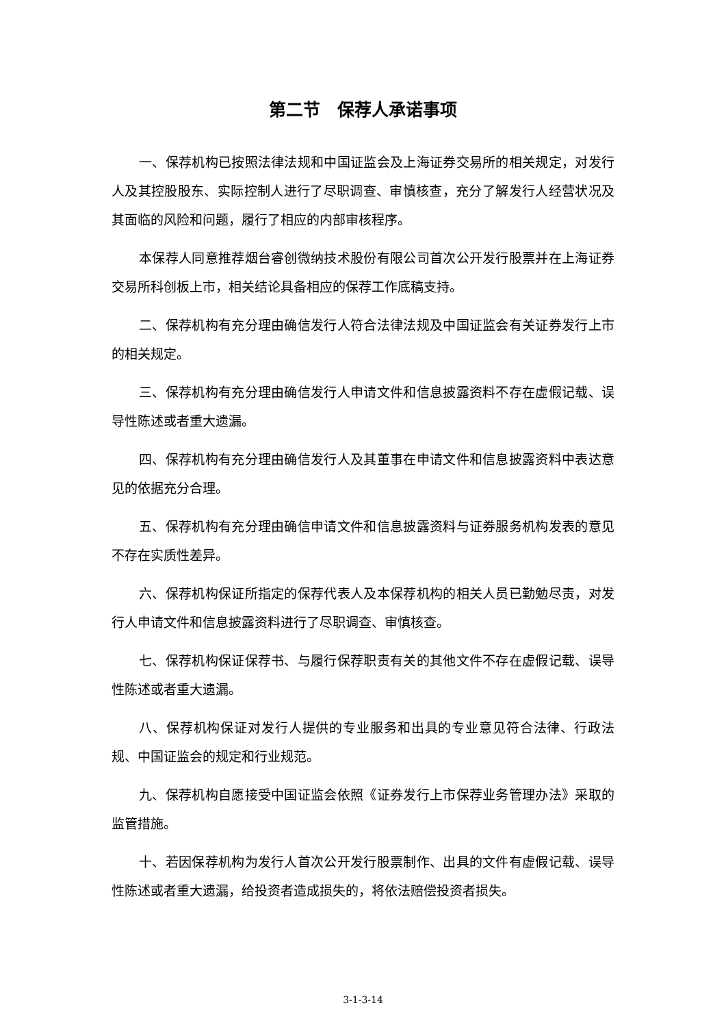第二节　保荐人承诺事项
一、保荐机构已按照法律法规和中国证监会及上海证券交易所的相关规定，对发行人及其控股股东、实际控制人进行了尽职调查、审慎核查，充分了解发行人经营状况及其面临的风险和问题，履行了相应的内部审核程序。
本保荐人同意推荐烟台睿创微纳技术股份有限公司首次公开发行股票并在上海证券交易所科创板上市，相关结论具备相应的保荐工作底稿支持。
二、保荐机构有充分理由确信发行人符合法律法规及中国证监会有关证券发行上市的相关规定。
三、保荐机构有充分理由确信发行人申请文件和信息披露资料不存在虚假记载、误导性陈述或者重大遗漏。
四、保荐机构有充分理由确信发行人及其董事在申请文件和信息披露资料中表达意见的依据充分合理。
五、保荐机构有充分理由确信申请文件和信息披露资料与证券服务机构发表的意见不存在实质性差异。
六、保荐机构保证所指定的保荐代表人及本保荐机构的相关人员已勤勉尽责，对发行人申请文件和信息披露资料进行了尽职调查、审慎核查。
七、保荐机构保证保荐书、与履行保荐职责有关的其他文件不存在虚假记载、误导性陈述或者重大遗漏。
八、保荐机构保证对发行人提供的专业服务和出具的专业意见符合法律、行政法规、中国证监会的规定和行业规范。
九、保荐机构自愿接受中国证监会依照《证券发行上市保荐业务管理办法》采取的监管措施。
十、若因保荐机构为发行人首次公开发行股票制作、出具的文件有虚假记载、误导性陈述或者重大遗漏，给投资者造成损失的，将依法赔偿投资者损失。
3-1-3-14